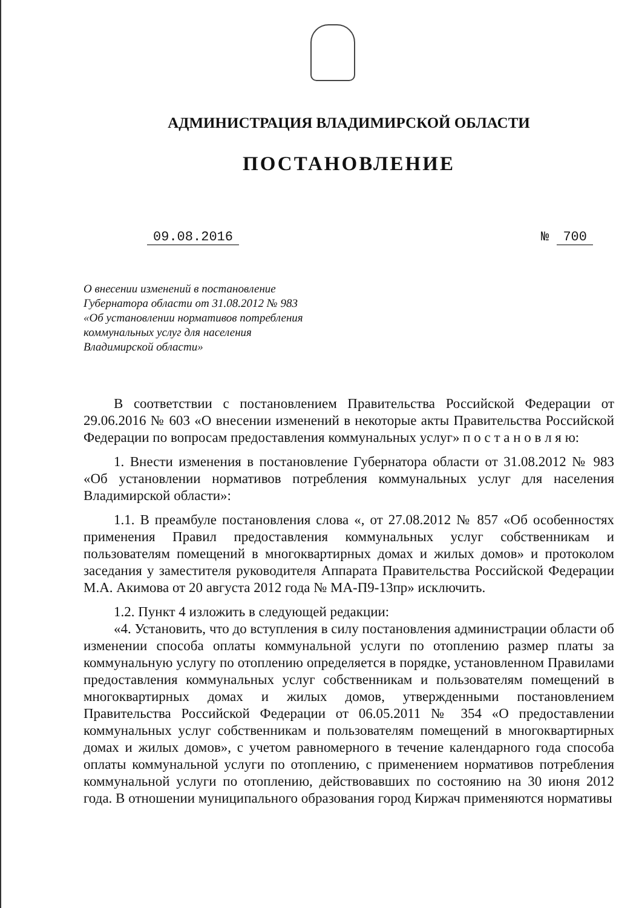АДМИНИСТРАЦИЯ ВЛАДИМИРСКОЙ ОБЛАСТИ
ПОСТАНОВЛЕНИЕ
09.08.2016 № 700
О внесении изменений в постановление
Губернатора области от 31.08.2012 № 983
«Об установлении нормативов потребления
коммунальных услуг для населения
Владимирской области»
В соответствии с постановлением Правительства Российской Федерации от 29.06.2016 № 603 «О внесении изменений в некоторые акты Правительства Российской Федерации по вопросам предоставления коммунальных услуг» п о с т а н о в л я ю:
1. Внести изменения в постановление Губернатора области от 31.08.2012 № 983 «Об установлении нормативов потребления коммунальных услуг для населения Владимирской области»:
1.1. В преамбуле постановления слова «, от 27.08.2012 № 857 «Об особенностях применения Правил предоставления коммунальных услуг собственникам и пользователям помещений в многоквартирных домах и жилых домов» и протоколом заседания у заместителя руководителя Аппарата Правительства Российской Федерации М.А. Акимова от 20 августа 2012 года № МА-П9-13пр» исключить.
1.2. Пункт 4 изложить в следующей редакции:
«4. Установить, что до вступления в силу постановления администрации области об изменении способа оплаты коммунальной услуги по отоплению размер платы за коммунальную услугу по отоплению определяется в порядке, установленном Правилами предоставления коммунальных услуг собственникам и пользователям помещений в многоквартирных домах и жилых домов, утвержденными постановлением Правительства Российской Федерации от 06.05.2011 № 354 «О предоставлении коммунальных услуг собственникам и пользователям помещений в многоквартирных домах и жилых домов», с учетом равномерного в течение календарного года способа оплаты коммунальной услуги по отоплению, с применением нормативов потребления коммунальной услуги по отоплению, действовавших по состоянию на 30 июня 2012 года. В отношении муниципального образования город Киржач применяются нормативы